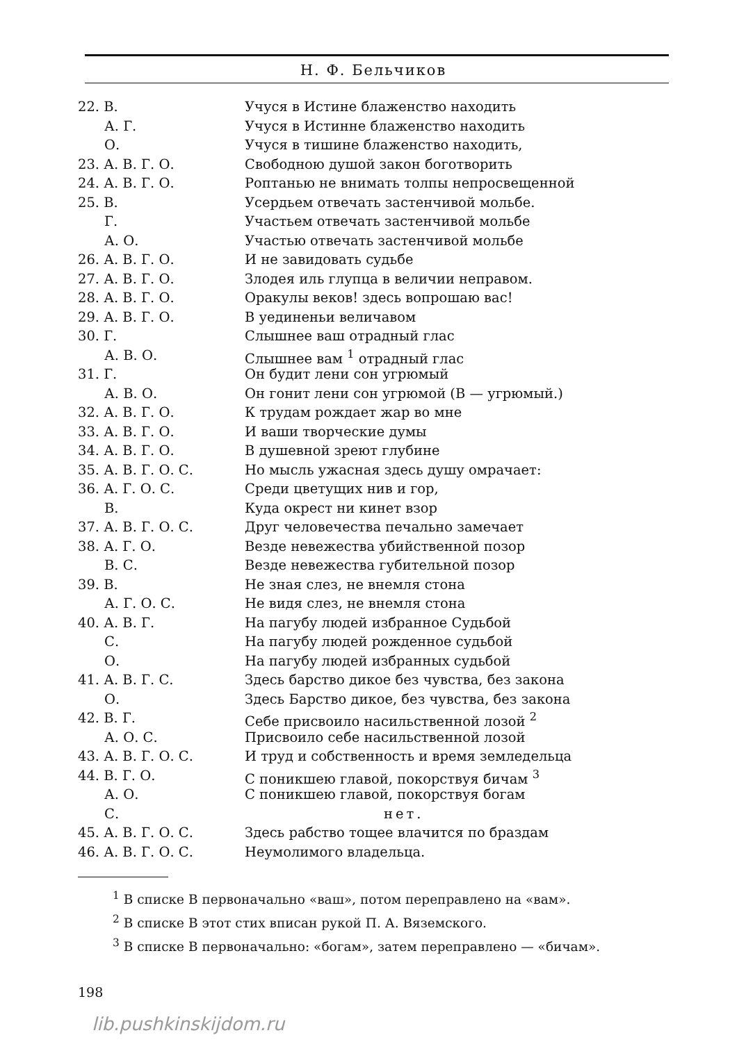Н. Ф. Бельчиков
| 22. В. | Учуся в Истине блаженство находить |
| А. Г. | Учуся в Истинне блаженство находить |
| О. | Учуся в тишине блаженство находить, |
| 23. А. В. Г. О. | Свободною душой закон боготворить |
| 24. А. В. Г. О. | Роптанью не внимать толпы непросвещенной |
| 25. В. | Усердьем отвечать застенчивой мольбе. |
| Г. | Участьем отвечать застенчивой мольбе |
| А. О. | Участью отвечать застенчивой мольбе |
| 26. А. В. Г. О. | И не завидовать судьбе |
| 27. А. В. Г. О. | Злодея иль глупца в величии неправом. |
| 28. А. В. Г. О. | Оракулы веков! здесь вопрошаю вас! |
| 29. А. В. Г. О. | В уединеньи величавом |
| 30. Г. | Слышнее ваш отрадный глас |
| А. В. О. | Слышнее вам <sup>1</sup> отрадный глас |
| 31. Г. | Он будит лени сон угрюмый |
| А. В. О. | Он гонит лени сон угрюмой (В — угрюмый.) |
| 32. А. В. Г. О. | К трудам рождает жар во мне |
| 33. А. В. Г. О. | И ваши творческие думы |
| 34. А. В. Г. О. | В душевной зреют глубине |
| 35. А. В. Г. О. С. | Но мысль ужасная здесь душу омрачает: |
| 36. А. Г. О. С. | Среди цветущих нив и гор, |
| В. | Куда окрест ни кинет взор |
| 37. А. В. Г. О. С. | Друг человечества печально замечает |
| 38. А. Г. О. | Везде невежества убийственной позор |
| В. С. | Везде невежества губительной позор |
| 39. В. | Не зная слез, не внемля стона |
| А. Г. О. С. | Не видя слез, не внемля стона |
| 40. А. В. Г. | На пагубу людей избранное Судьбой |
| С. | На пагубу людей рожденное судьбой |
| О. | На пагубу людей избранных судьбой |
| 41. А. В. Г. С. | Здесь барство дикое без чувства, без закона |
| О. | Здесь Барство дикое, без чувства, без закона |
| 42. В. Г. | Себе присвоило насильственной лозой <sup>2</sup> |
| А. О. С. | Присвоило себе насильственной лозой |
| 43. А. В. Г. О. С. | И труд и собственность и время земледельца |
| 44. В. Г. О. | С поникшею главой, покорствуя бичам <sup>3</sup> |
| А. О. | С поникшею главой, покорствуя богам |
| С. | нет. |
| 45. А. В. Г. О. С. | Здесь рабство тощее влачится по браздам |
| 46. А. В. Г. О. С. | Неумолимого владельца. |
<sup>1</sup> В списке В первоначально «ваш», потом переправлено на «вам».
<sup>2</sup> В списке В этот стих вписан рукой П. А. Вяземского.
<sup>3</sup> В списке В первоначально: «богам», затем переправлено — «бичам».
198
lib.pushkinskijdom.ru